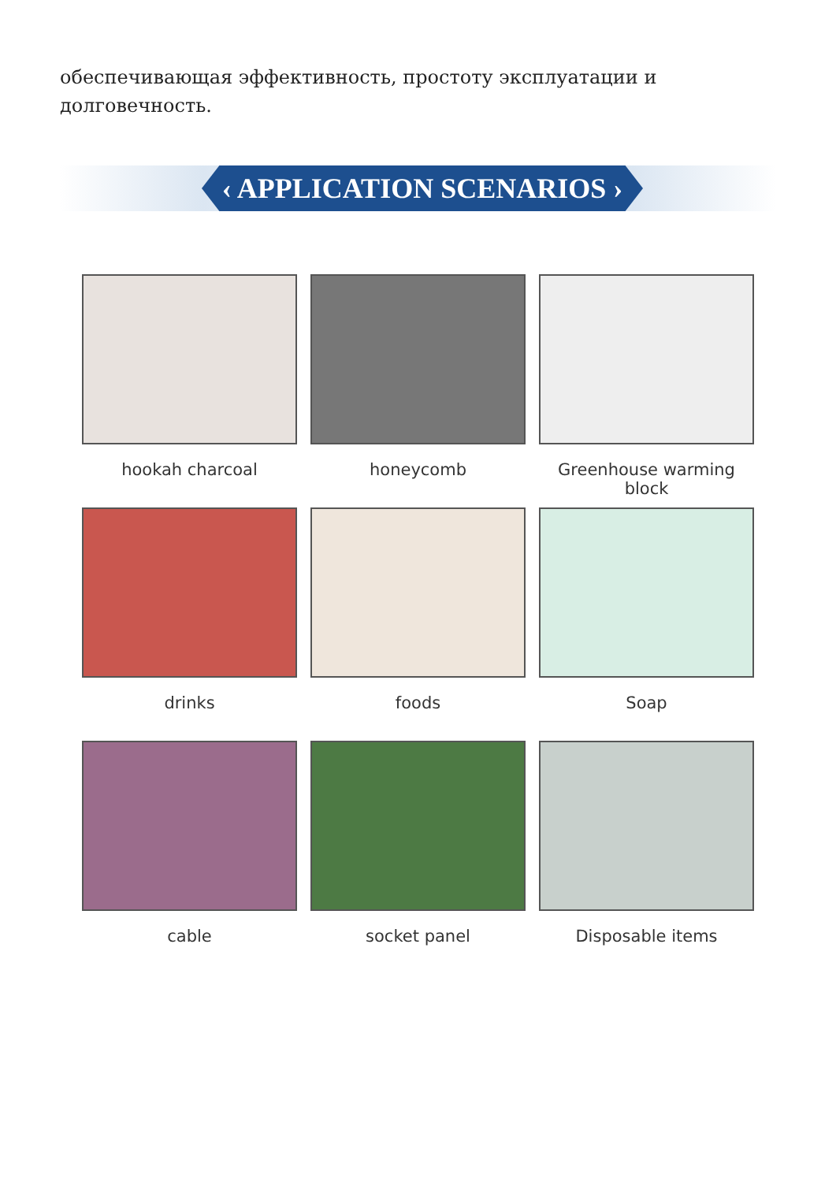обеспечивающая эффективность, простоту эксплуатации и долговечность.
‹ APPLICATION SCENARIOS ›
hookah charcoal
honeycomb
Greenhouse warming block
drinks
foods
Soap
cable
socket panel
Disposable items